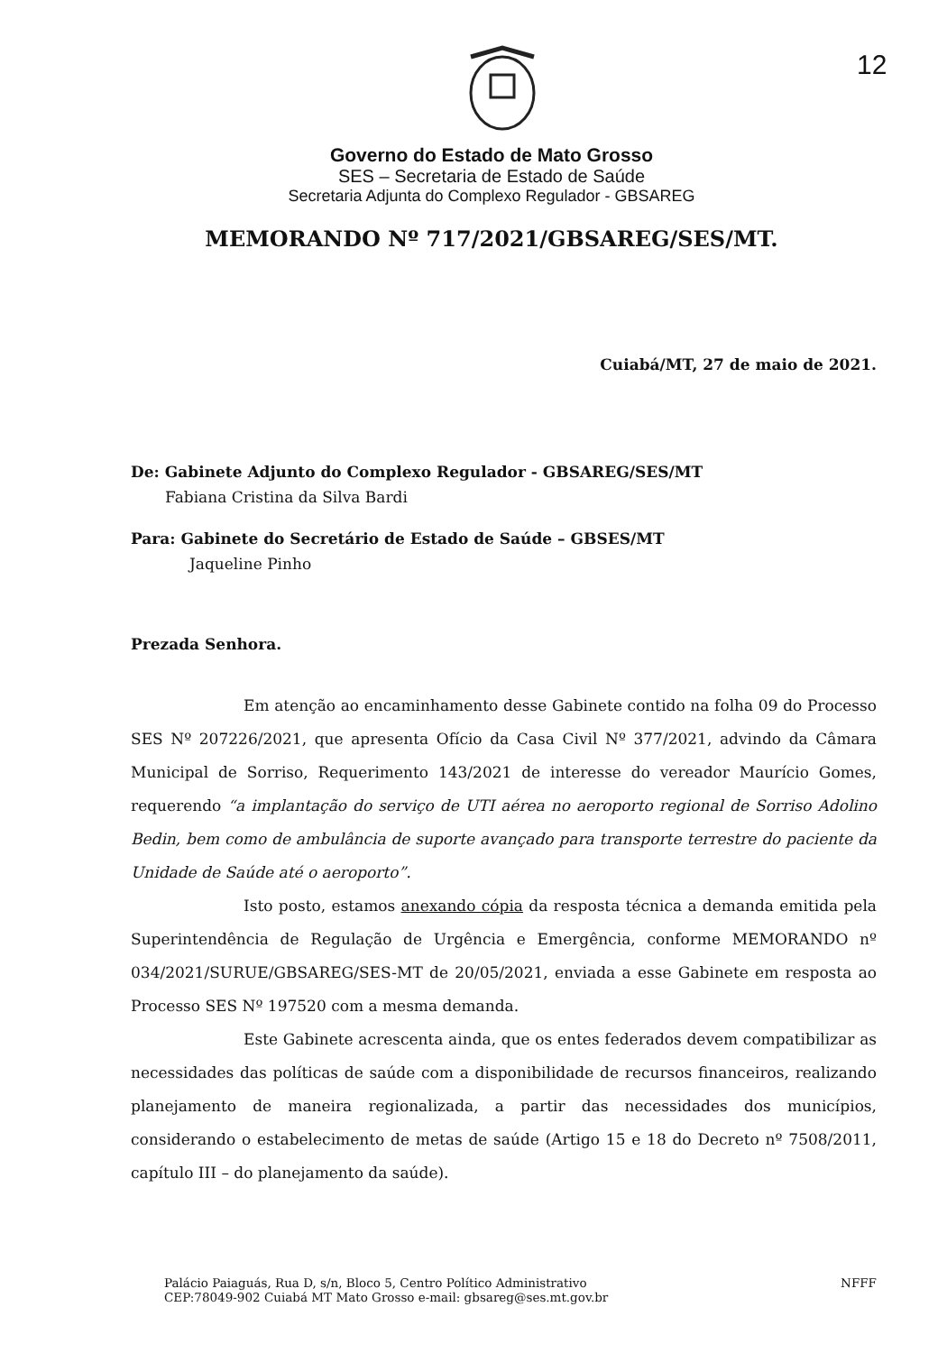12
Governo do Estado de Mato Grosso
SES – Secretaria de Estado de Saúde
Secretaria Adjunta do Complexo Regulador - GBSAREG
MEMORANDO Nº 717/2021/GBSAREG/SES/MT.
Cuiabá/MT, 27 de maio de 2021.
De: Gabinete Adjunto do Complexo Regulador - GBSAREG/SES/MT
Fabiana Cristina da Silva Bardi
Para: Gabinete do Secretário de Estado de Saúde – GBSES/MT
Jaqueline Pinho
Prezada Senhora.
Em atenção ao encaminhamento desse Gabinete contido na folha 09 do Processo SES Nº 207226/2021, que apresenta Ofício da Casa Civil Nº 377/2021, advindo da Câmara Municipal de Sorriso, Requerimento 143/2021 de interesse do vereador Maurício Gomes, requerendo “a implantação do serviço de UTI aérea no aeroporto regional de Sorriso Adolino Bedin, bem como de ambulância de suporte avançado para transporte terrestre do paciente da Unidade de Saúde até o aeroporto”.
Isto posto, estamos anexando cópia da resposta técnica a demanda emitida pela Superintendência de Regulação de Urgência e Emergência, conforme MEMORANDO nº 034/2021/SURUE/GBSAREG/SES-MT de 20/05/2021, enviada a esse Gabinete em resposta ao Processo SES Nº 197520 com a mesma demanda.
Este Gabinete acrescenta ainda, que os entes federados devem compatibilizar as necessidades das políticas de saúde com a disponibilidade de recursos financeiros, realizando planejamento de maneira regionalizada, a partir das necessidades dos municípios, considerando o estabelecimento de metas de saúde (Artigo 15 e 18 do Decreto nº 7508/2011, capítulo III – do planejamento da saúde).
Palácio Paiaguás, Rua D, s/n, Bloco 5, Centro Político Administrativo
CEP:78049-902 Cuiabá MT Mato Grosso e-mail: gbsareg@ses.mt.gov.br
NFFF